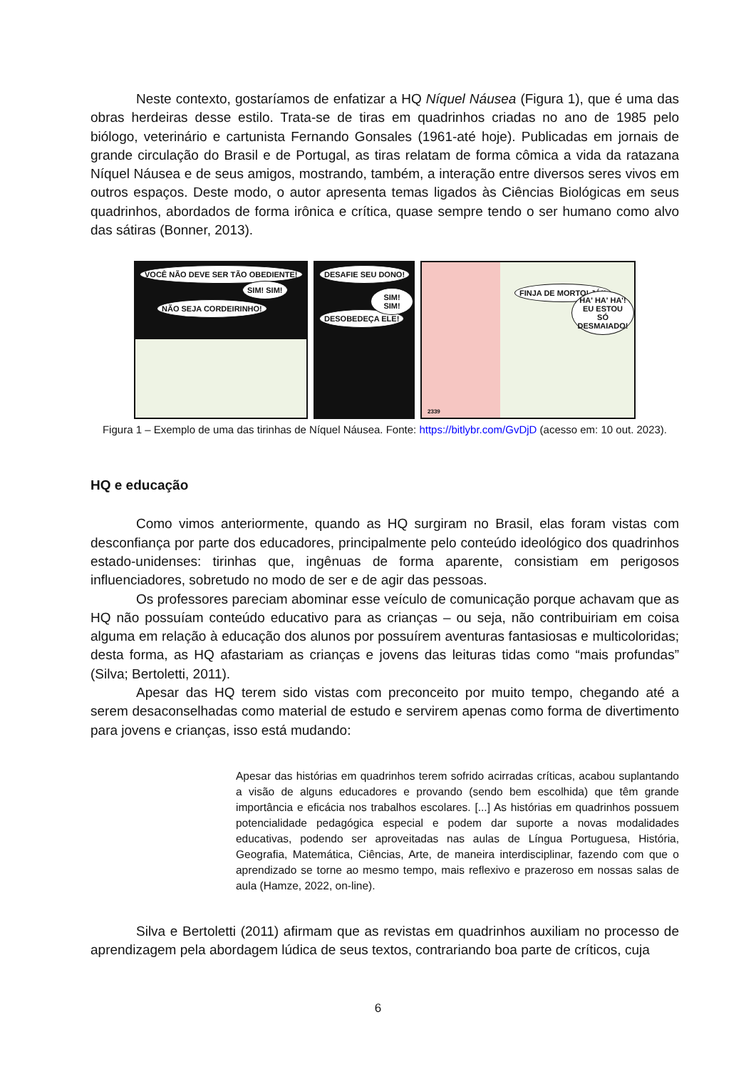Neste contexto, gostaríamos de enfatizar a HQ Níquel Náusea (Figura 1), que é uma das obras herdeiras desse estilo. Trata-se de tiras em quadrinhos criadas no ano de 1985 pelo biólogo, veterinário e cartunista Fernando Gonsales (1961-até hoje). Publicadas em jornais de grande circulação do Brasil e de Portugal, as tiras relatam de forma cômica a vida da ratazana Níquel Náusea e de seus amigos, mostrando, também, a interação entre diversos seres vivos em outros espaços. Deste modo, o autor apresenta temas ligados às Ciências Biológicas em seus quadrinhos, abordados de forma irônica e crítica, quase sempre tendo o ser humano como alvo das sátiras (Bonner, 2013).
VOCÊ NÃO DEVE SER TÃO OBEDIENTE!
NÃO SEJA CORDEIRINHO!
SIM! SIM!
DESAFIE SEU DONO!
DESOBEDEÇA ELE!
SIM! SIM!
FINJA DE MORTO! JÁ!!
HA' HA' HA'! EU ESTOU SÓ DESMAIADO!
2339
Figura 1 – Exemplo de uma das tirinhas de Níquel Náusea. Fonte: https://bitlybr.com/GvDjD (acesso em: 10 out. 2023).
HQ e educação
Como vimos anteriormente, quando as HQ surgiram no Brasil, elas foram vistas com desconfiança por parte dos educadores, principalmente pelo conteúdo ideológico dos quadrinhos estado-unidenses: tirinhas que, ingênuas de forma aparente, consistiam em perigosos influenciadores, sobretudo no modo de ser e de agir das pessoas.
Os professores pareciam abominar esse veículo de comunicação porque achavam que as HQ não possuíam conteúdo educativo para as crianças – ou seja, não contribuiriam em coisa alguma em relação à educação dos alunos por possuírem aventuras fantasiosas e multicoloridas; desta forma, as HQ afastariam as crianças e jovens das leituras tidas como “mais profundas” (Silva; Bertoletti, 2011).
Apesar das HQ terem sido vistas com preconceito por muito tempo, chegando até a serem desaconselhadas como material de estudo e servirem apenas como forma de divertimento para jovens e crianças, isso está mudando:
Apesar das histórias em quadrinhos terem sofrido acirradas críticas, acabou suplantando a visão de alguns educadores e provando (sendo bem escolhida) que têm grande importância e eficácia nos trabalhos escolares. [...] As histórias em quadrinhos possuem potencialidade pedagógica especial e podem dar suporte a novas modalidades educativas, podendo ser aproveitadas nas aulas de Língua Portuguesa, História, Geografia, Matemática, Ciências, Arte, de maneira interdisciplinar, fazendo com que o aprendizado se torne ao mesmo tempo, mais reflexivo e prazeroso em nossas salas de aula (Hamze, 2022, on-line).
Silva e Bertoletti (2011) afirmam que as revistas em quadrinhos auxiliam no processo de aprendizagem pela abordagem lúdica de seus textos, contrariando boa parte de críticos, cuja
6